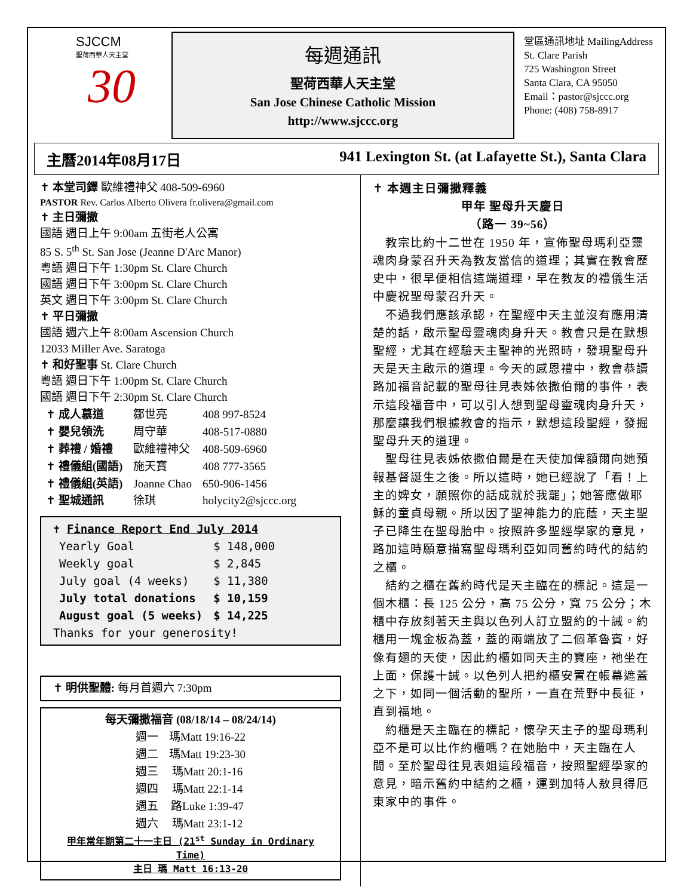SJCCM
聖荷西華人天主堂
30
每週通訊
聖荷西華人天主堂
San Jose Chinese Catholic Mission
http://www.sjccc.org
堂區通訊地址 MailingAddress
St. Clare Parish
725 Washington Street
Santa Clara, CA 95050
Email：pastor@sjccc.org
Phone: (408) 758-8917
主曆2014年08月17日 941 Lexington St. (at Lafayette St.), Santa Clara
✝ 本堂司鐸 歐維禮神父 408-509-6960
PASTOR Rev. Carlos Alberto Olivera fr.olivera@gmail.com
✝ 主日彌撒
國語 週日上午 9:00am 五街老人公寓
85 S. 5<sup>th</sup> St. San Jose (Jeanne D'Arc Manor)
粵語 週日下午 1:30pm St. Clare Church
國語 週日下午 3:00pm St. Clare Church
英文 週日下午 3:00pm St. Clare Church
✝ 平日彌撒
國語 週六上午 8:00am Ascension Church
12033 Miller Ave. Saratoga
✝ 和好聖事 St. Clare Church
粵語 週日下午 1:00pm St. Clare Church
國語 週日下午 2:30pm St. Clare Church
| ✝ 成人慕道 | 鄒世亮 | 408 997-8524 |
| ✝ 嬰兒領洗 | 周守華 | 408-517-0880 |
| ✝ 葬禮 / 婚禮 | 歐維禮神父 | 408-509-6960 |
| ✝ 禮儀組(國語) | 施天寶 | 408 777-3565 |
| ✝ 禮儀組(英語) | Joanne Chao | 650-906-1456 |
| ✝ 聖城通訊 | 徐琪 | holycity2@sjccc.org |
✝ Finance Report End July 2014
| Yearly Goal | $ 148,000 |
| Weekly goal | $ 2,845 |
| July goal (4 weeks) | $ 11,380 |
| July total donations | $ 10,159 |
| August goal (5 weeks) | $ 14,225 |
Thanks for your generosity!
✝ 明供聖體: 每月首週六 7:30pm
每天彌撒福音 (08/18/14 – 08/24/14)
| 週一 | 瑪Matt 19:16-22 |
| 週二 | 瑪Matt 19:23-30 |
| 週三 | 瑪Matt 20:1-16 |
| 週四 | 瑪Matt 22:1-14 |
| 週五 | 路Luke 1:39-47 |
| 週六 | 瑪Matt 23:1-12 |
甲年常年期第二十一主日 (21<sup>st</sup> Sunday in Ordinary Time)
主日 瑪 Matt 16:13-20
✝ 本週主日彌撒釋義
甲年 聖母升天慶日
（路一 39~56）
　教宗比約十二世在 1950 年，宣佈聖母瑪利亞靈魂肉身蒙召升天為教友當信的道理；其實在教會歷史中，很早便相信這端道理，早在教友的禮儀生活中慶祝聖母蒙召升天。
　不過我們應該承認，在聖經中天主並沒有應用清楚的話，啟示聖母靈魂肉身升天。教會只是在默想聖經，尤其在經驗天主聖神的光照時，發現聖母升天是天主啟示的道理。今天的感恩禮中，教會恭讀路加福音記載的聖母往見表姊依撒伯爾的事件，表示這段福音中，可以引人想到聖母靈魂肉身升天，那麼讓我們根據教會的指示，默想這段聖經，發掘聖母升天的道理。
　聖母往見表姊依撒伯爾是在天使加俾額爾向她預報基督誕生之後。所以這時，她已經說了「看！上主的婢女，願照你的話成就於我罷」；她答應做耶穌的童貞母親。所以因了聖神能力的庇蔭，天主聖子已降生在聖母胎中。按照許多聖經學家的意見，路加這時願意描寫聖母瑪利亞如同舊約時代的結約之櫃。
　結約之櫃在舊約時代是天主臨在的標記。這是一個木櫃：長 125 公分，高 75 公分，寬 75 公分；木櫃中存放刻著天主與以色列人訂立盟約的十誡。約櫃用一塊金板為蓋，蓋的兩端放了二個革魯賓，好像有翅的天使，因此約櫃如同天主的寶座，祂坐在上面，保護十誡。以色列人把約櫃安置在帳幕遮蓋之下，如同一個活動的聖所，一直在荒野中長征，直到福地。
　約櫃是天主臨在的標記，懷孕天主子的聖母瑪利亞不是可以比作約櫃嗎？在她胎中，天主臨在人間。至於聖母往見表姐這段福音，按照聖經學家的意見，暗示舊約中結約之櫃，運到加特人敖貝得厄東家中的事件。